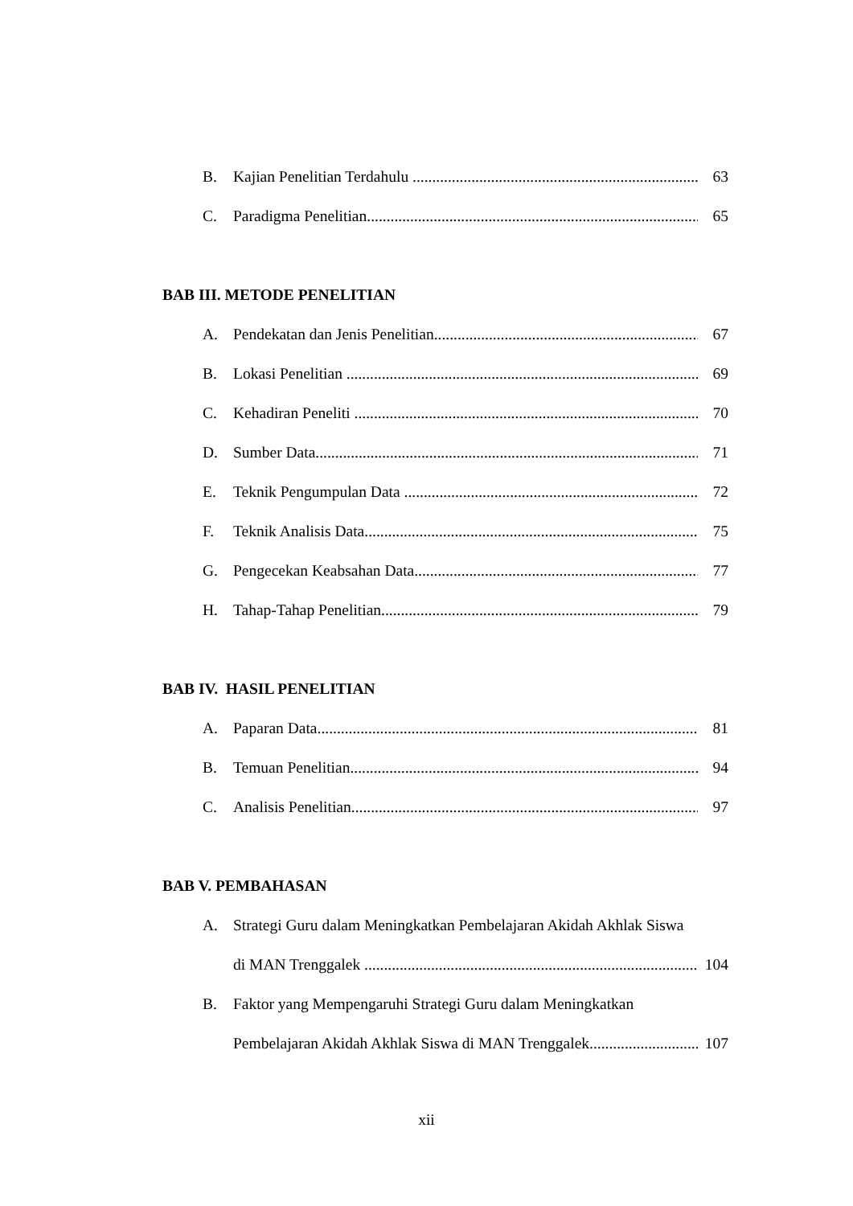B. Kajian Penelitian Terdahulu 63
C. Paradigma Penelitian 65
BAB III. METODE PENELITIAN
A. Pendekatan dan Jenis Penelitian 67
B. Lokasi Penelitian 69
C. Kehadiran Peneliti 70
D. Sumber Data 71
E. Teknik Pengumpulan Data 72
F. Teknik Analisis Data 75
G. Pengecekan Keabsahan Data 77
H. Tahap-Tahap Penelitian 79
BAB IV. HASIL PENELITIAN
A. Paparan Data 81
B. Temuan Penelitian 94
C. Analisis Penelitian 97
BAB V. PEMBAHASAN
A. Strategi Guru dalam Meningkatkan Pembelajaran Akidah Akhlak Siswa
di MAN Trenggalek 104
B. Faktor yang Mempengaruhi Strategi Guru dalam Meningkatkan
Pembelajaran Akidah Akhlak Siswa di MAN Trenggalek 107
xii